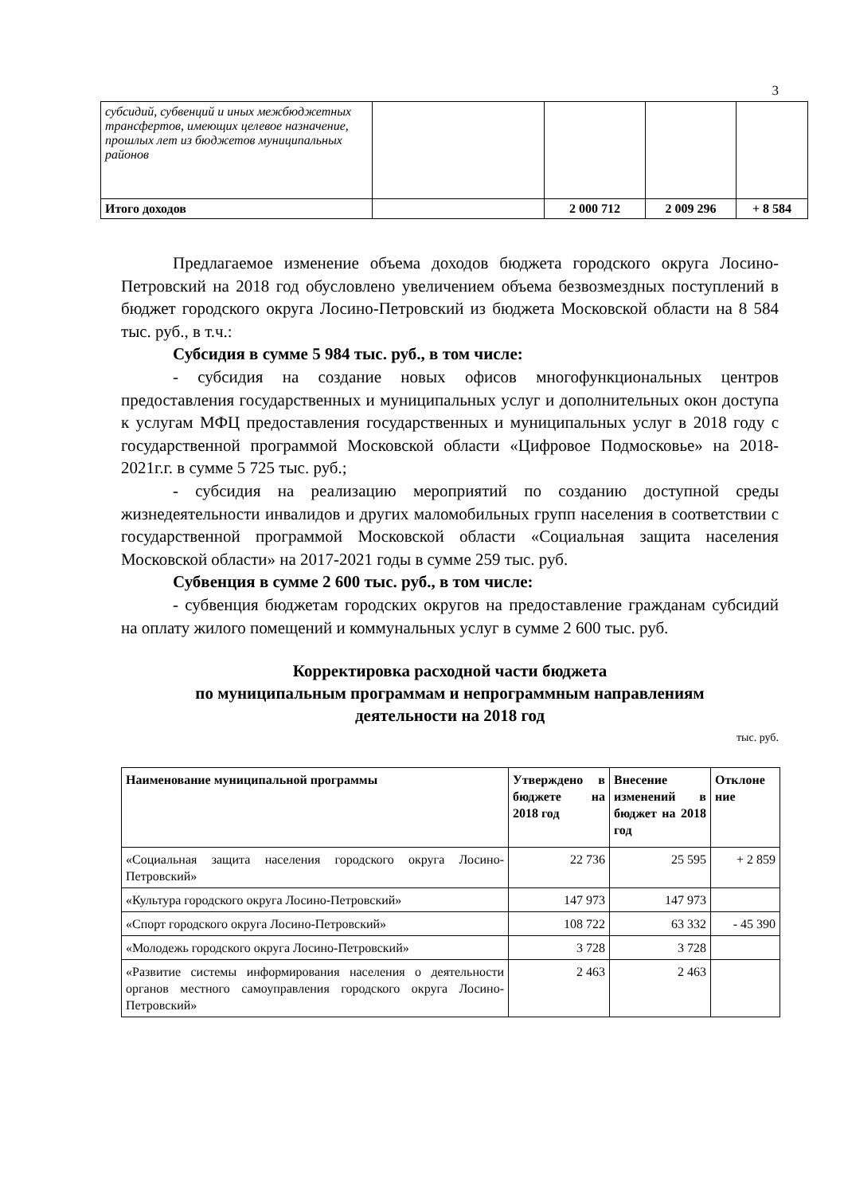3
| субсидий, субвенций и иных межбюджетных трансфертов, имеющих целевое назначение, прошлых лет из бюджетов муниципальных районов | | | | |
| Итого доходов | | 2 000 712 | 2 009 296 | + 8 584 |
Предлагаемое изменение объема доходов бюджета городского округа Лосино-Петровский на 2018 год обусловлено увеличением объема безвозмездных поступлений в бюджет городского округа Лосино-Петровский из бюджета Московской области на 8 584 тыс. руб., в т.ч.:
Субсидия в сумме 5 984 тыс. руб., в том числе:
- субсидия на создание новых офисов многофункциональных центров предоставления государственных и муниципальных услуг и дополнительных окон доступа к услугам МФЦ предоставления государственных и муниципальных услуг в 2018 году с государственной программой Московской области «Цифровое Подмосковье» на 2018-2021г.г. в сумме 5 725 тыс. руб.;
- субсидия на реализацию мероприятий по созданию доступной среды жизнедеятельности инвалидов и других маломобильных групп населения в соответствии с государственной программой Московской области «Социальная защита населения Московской области» на 2017-2021 годы в сумме 259 тыс. руб.
Субвенция в сумме 2 600 тыс. руб., в том числе:
- субвенция бюджетам городских округов на предоставление гражданам субсидий на оплату жилого помещений и коммунальных услуг в сумме 2 600 тыс. руб.
Корректировка расходной части бюджета
по муниципальным программам и непрограммным направлениям
деятельности на 2018 год
тыс. руб.
| Наименование муниципальной программы | Утверждено в бюджете на 2018 год | Внесение изменений в бюджет на 2018 год | Отклоне ние |
| --- | --- | --- | --- |
| «Социальная защита населения городского округа Лосино-Петровский» | 22 736 | 25 595 | + 2 859 |
| «Культура городского округа Лосино-Петровский» | 147 973 | 147 973 | |
| «Спорт городского округа Лосино-Петровский» | 108 722 | 63 332 | - 45 390 |
| «Молодежь городского округа Лосино-Петровский» | 3 728 | 3 728 | |
| «Развитие системы информирования населения о деятельности органов местного самоуправления городского округа Лосино-Петровский» | 2 463 | 2 463 | |